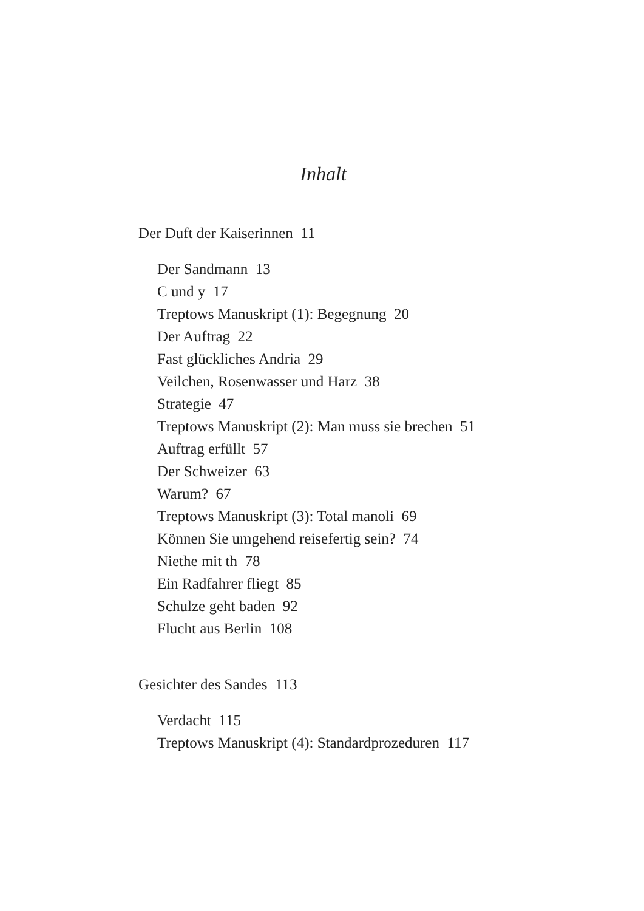Inhalt
Der Duft der Kaiserinnen 11
Der Sandmann 13
C und y 17
Treptows Manuskript (1): Begegnung 20
Der Auftrag 22
Fast glückliches Andria 29
Veilchen, Rosenwasser und Harz 38
Strategie 47
Treptows Manuskript (2): Man muss sie brechen 51
Auftrag erfüllt 57
Der Schweizer 63
Warum? 67
Treptows Manuskript (3): Total manoli 69
Können Sie umgehend reisefertig sein? 74
Niethe mit th 78
Ein Radfahrer fliegt 85
Schulze geht baden 92
Flucht aus Berlin 108
Gesichter des Sandes 113
Verdacht 115
Treptows Manuskript (4): Standardprozeduren 117